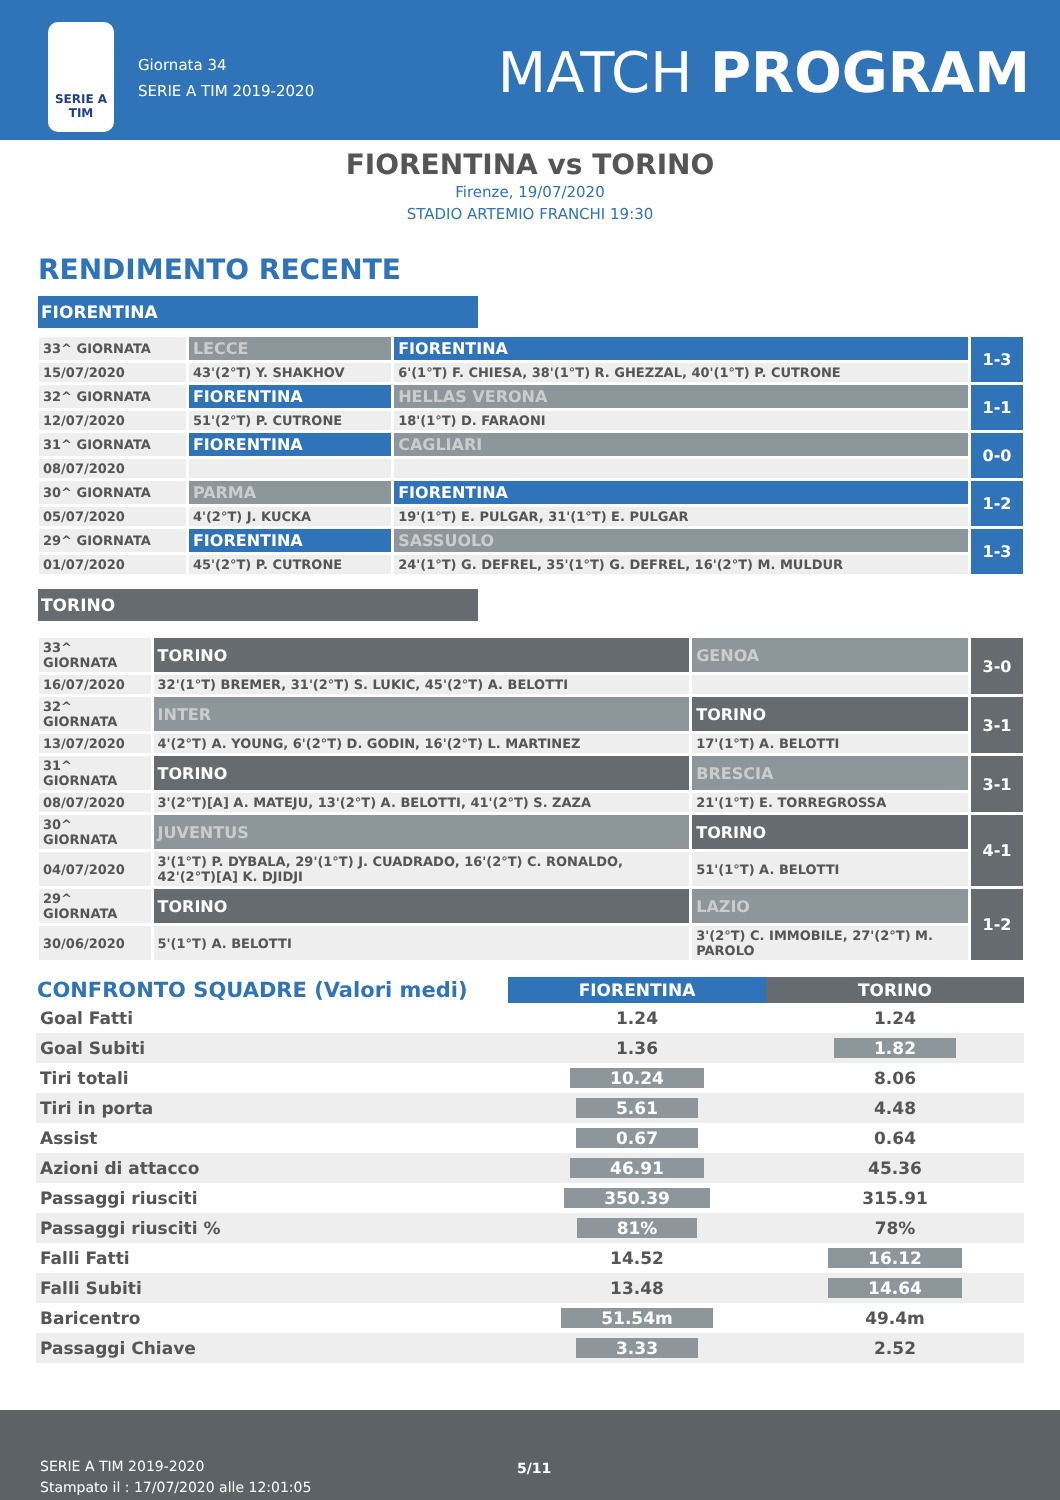SERIE A TIM
Giornata 34
SERIE A TIM 2019-2020
MATCH PROGRAM
FIORENTINA vs TORINO
Firenze, 19/07/2020
STADIO ARTEMIO FRANCHI 19:30
RENDIMENTO RECENTE
FIORENTINA
| 33^ GIORNATA | LECCE | FIORENTINA | 1-3 |
| 15/07/2020 | 43'(2°T) Y. SHAKHOV | 6'(1°T) F. CHIESA, 38'(1°T) R. GHEZZAL, 40'(1°T) P. CUTRONE | |
| 32^ GIORNATA | FIORENTINA | HELLAS VERONA | 1-1 |
| 12/07/2020 | 51'(2°T) P. CUTRONE | 18'(1°T) D. FARAONI | |
| 31^ GIORNATA | FIORENTINA | CAGLIARI | 0-0 |
| 08/07/2020 | | | |
| 30^ GIORNATA | PARMA | FIORENTINA | 1-2 |
| 05/07/2020 | 4'(2°T) J. KUCKA | 19'(1°T) E. PULGAR, 31'(1°T) E. PULGAR | |
| 29^ GIORNATA | FIORENTINA | SASSUOLO | 1-3 |
| 01/07/2020 | 45'(2°T) P. CUTRONE | 24'(1°T) G. DEFREL, 35'(1°T) G. DEFREL, 16'(2°T) M. MULDUR | |
TORINO
| 33^ GIORNATA | TORINO | GENOA | 3-0 |
| 16/07/2020 | 32'(1°T) BREMER, 31'(2°T) S. LUKIC, 45'(2°T) A. BELOTTI | | |
| 32^ GIORNATA | INTER | TORINO | 3-1 |
| 13/07/2020 | 4'(2°T) A. YOUNG, 6'(2°T) D. GODIN, 16'(2°T) L. MARTINEZ | 17'(1°T) A. BELOTTI | |
| 31^ GIORNATA | TORINO | BRESCIA | 3-1 |
| 08/07/2020 | 3'(2°T)[A] A. MATEJU, 13'(2°T) A. BELOTTI, 41'(2°T) S. ZAZA | 21'(1°T) E. TORREGROSSA | |
| 30^ GIORNATA | JUVENTUS | TORINO | 4-1 |
| 04/07/2020 | 3'(1°T) P. DYBALA, 29'(1°T) J. CUADRADO, 16'(2°T) C. RONALDO, 42'(2°T)[A] K. DJIDJI | 51'(1°T) A. BELOTTI | |
| 29^ GIORNATA | TORINO | LAZIO | 1-2 |
| 30/06/2020 | 5'(1°T) A. BELOTTI | 3'(2°T) C. IMMOBILE, 27'(2°T) M. PAROLO | |
| CONFRONTO SQUADRE (Valori medi) | FIORENTINA | TORINO |
| --- | --- | --- |
| Goal Fatti | 1.24 | 1.24 |
| Goal Subiti | 1.36 | 1.82 |
| Tiri totali | 10.24 | 8.06 |
| Tiri in porta | 5.61 | 4.48 |
| Assist | 0.67 | 0.64 |
| Azioni di attacco | 46.91 | 45.36 |
| Passaggi riusciti | 350.39 | 315.91 |
| Passaggi riusciti % | 81% | 78% |
| Falli Fatti | 14.52 | 16.12 |
| Falli Subiti | 13.48 | 14.64 |
| Baricentro | 51.54m | 49.4m |
| Passaggi Chiave | 3.33 | 2.52 |
SERIE A TIM 2019-2020
Stampato il : 17/07/2020 alle 12:01:05
5/11